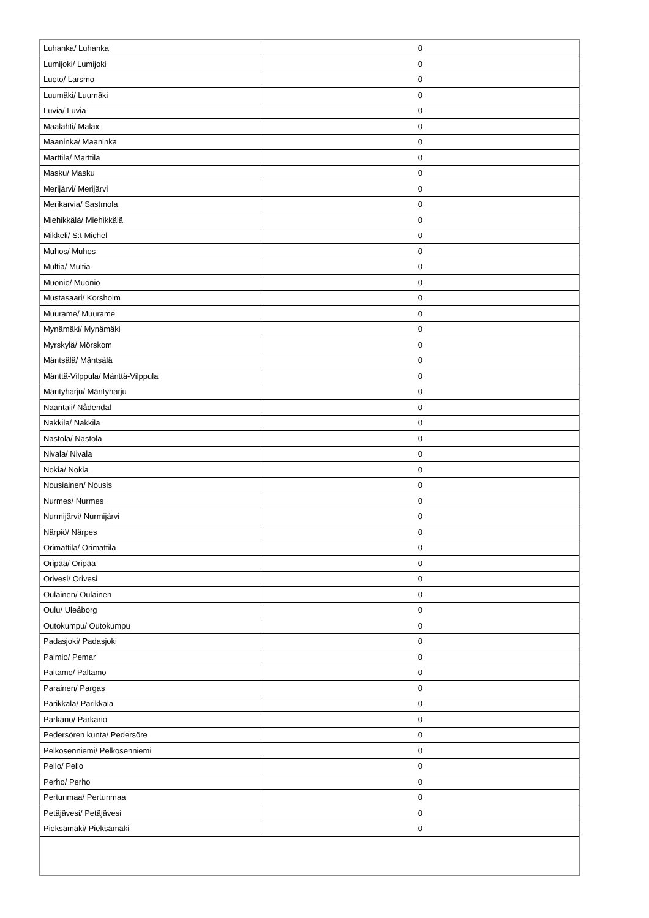| Luhanka/ Luhanka | 0 |
| Lumijoki/ Lumijoki | 0 |
| Luoto/ Larsmo | 0 |
| Luumäki/ Luumäki | 0 |
| Luvia/ Luvia | 0 |
| Maalahti/ Malax | 0 |
| Maaninka/ Maaninka | 0 |
| Marttila/ Marttila | 0 |
| Masku/ Masku | 0 |
| Merijärvi/ Merijärvi | 0 |
| Merikarvia/ Sastmola | 0 |
| Miehikkälä/ Miehikkälä | 0 |
| Mikkeli/ S:t Michel | 0 |
| Muhos/ Muhos | 0 |
| Multia/ Multia | 0 |
| Muonio/ Muonio | 0 |
| Mustasaari/ Korsholm | 0 |
| Muurame/ Muurame | 0 |
| Mynämäki/ Mynämäki | 0 |
| Myrskylä/ Mörskom | 0 |
| Mäntsälä/ Mäntsälä | 0 |
| Mänttä-Vilppula/ Mänttä-Vilppula | 0 |
| Mäntyharju/ Mäntyharju | 0 |
| Naantali/ Nådendal | 0 |
| Nakkila/ Nakkila | 0 |
| Nastola/ Nastola | 0 |
| Nivala/ Nivala | 0 |
| Nokia/ Nokia | 0 |
| Nousiainen/ Nousis | 0 |
| Nurmes/ Nurmes | 0 |
| Nurmijärvi/ Nurmijärvi | 0 |
| Närpiö/ Närpes | 0 |
| Orimattila/ Orimattila | 0 |
| Oripää/ Oripää | 0 |
| Orivesi/ Orivesi | 0 |
| Oulainen/ Oulainen | 0 |
| Oulu/ Uleåborg | 0 |
| Outokumpu/ Outokumpu | 0 |
| Padasjoki/ Padasjoki | 0 |
| Paimio/ Pemar | 0 |
| Paltamo/ Paltamo | 0 |
| Parainen/ Pargas | 0 |
| Parikkala/ Parikkala | 0 |
| Parkano/ Parkano | 0 |
| Pedersören kunta/ Pedersöre | 0 |
| Pelkosenniemi/ Pelkosenniemi | 0 |
| Pello/ Pello | 0 |
| Perho/ Perho | 0 |
| Pertunmaa/ Pertunmaa | 0 |
| Petäjävesi/ Petäjävesi | 0 |
| Pieksämäki/ Pieksämäki | 0 |